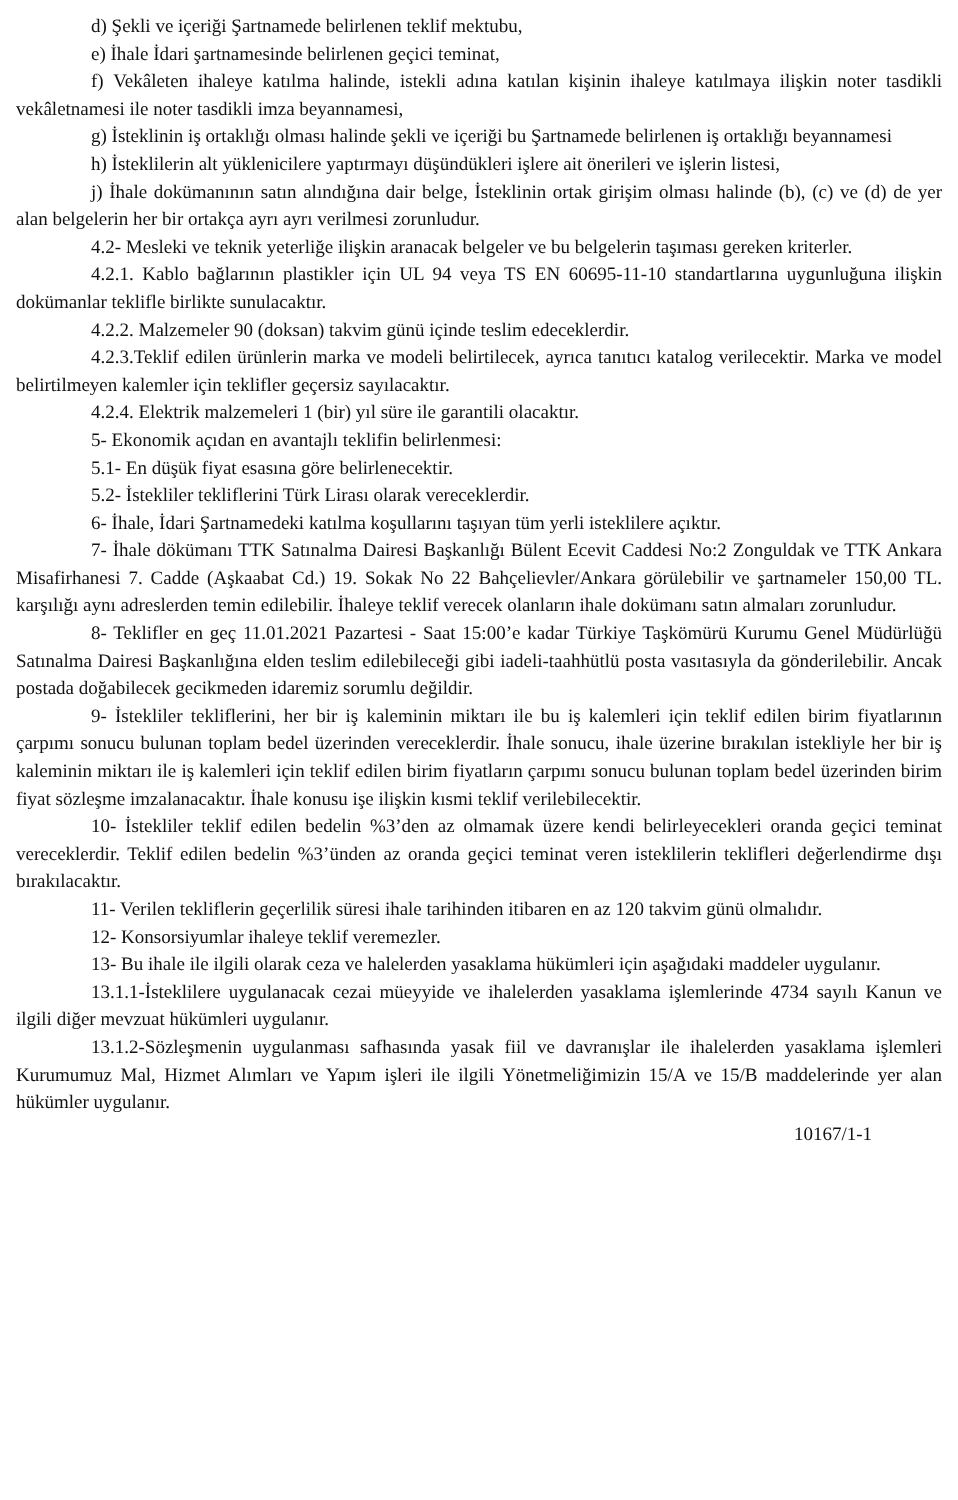d) Şekli ve içeriği Şartnamede belirlenen teklif mektubu,
e) İhale İdari şartnamesinde belirlenen geçici teminat,
f) Vekâleten ihaleye katılma halinde, istekli adına katılan kişinin ihaleye katılmaya ilişkin noter tasdikli vekâletnamesi ile noter tasdikli imza beyannamesi,
g) İsteklinin iş ortaklığı olması halinde şekli ve içeriği bu Şartnamede belirlenen iş ortaklığı beyannamesi
h) İsteklilerin alt yüklenicilere yaptırmayı düşündükleri işlere ait önerileri ve işlerin listesi,
j) İhale dokümanının satın alındığına dair belge, İsteklinin ortak girişim olması halinde (b), (c) ve (d) de yer alan belgelerin her bir ortakça ayrı ayrı verilmesi zorunludur.
4.2- Mesleki ve teknik yeterliğe ilişkin aranacak belgeler ve bu belgelerin taşıması gereken kriterler.
4.2.1. Kablo bağlarının plastikler için UL 94 veya TS EN 60695-11-10 standartlarına uygunluğuna ilişkin dokümanlar teklifle birlikte sunulacaktır.
4.2.2. Malzemeler 90 (doksan) takvim günü içinde teslim edeceklerdir.
4.2.3.Teklif edilen ürünlerin marka ve modeli belirtilecek, ayrıca tanıtıcı katalog verilecektir. Marka ve model belirtilmeyen kalemler için teklifler geçersiz sayılacaktır.
4.2.4. Elektrik malzemeleri 1 (bir) yıl süre ile garantili olacaktır.
5- Ekonomik açıdan en avantajlı teklifin belirlenmesi:
5.1- En düşük fiyat esasına göre belirlenecektir.
5.2- İstekliler tekliflerini Türk Lirası olarak vereceklerdir.
6- İhale, İdari Şartnamedeki katılma koşullarını taşıyan tüm yerli isteklilere açıktır.
7- İhale dökümanı TTK Satınalma Dairesi Başkanlığı Bülent Ecevit Caddesi No:2 Zonguldak ve TTK Ankara Misafirhanesi 7. Cadde (Aşkaabat Cd.) 19. Sokak No 22 Bahçelievler/Ankara görülebilir ve şartnameler 150,00 TL. karşılığı aynı adreslerden temin edilebilir. İhaleye teklif verecek olanların ihale dokümanı satın almaları zorunludur.
8- Teklifler en geç 11.01.2021 Pazartesi - Saat 15:00’e kadar Türkiye Taşkömürü Kurumu Genel Müdürlüğü Satınalma Dairesi Başkanlığına elden teslim edilebileceği gibi iadeli-taahhütlü posta vasıtasıyla da gönderilebilir. Ancak postada doğabilecek gecikmeden idaremiz sorumlu değildir.
9- İstekliler tekliflerini, her bir iş kaleminin miktarı ile bu iş kalemleri için teklif edilen birim fiyatlarının çarpımı sonucu bulunan toplam bedel üzerinden vereceklerdir. İhale sonucu, ihale üzerine bırakılan istekliyle her bir iş kaleminin miktarı ile iş kalemleri için teklif edilen birim fiyatların çarpımı sonucu bulunan toplam bedel üzerinden birim fiyat sözleşme imzalanacaktır. İhale konusu işe ilişkin kısmi teklif verilebilecektir.
10- İstekliler teklif edilen bedelin %3’den az olmamak üzere kendi belirleyecekleri oranda geçici teminat vereceklerdir. Teklif edilen bedelin %3’ünden az oranda geçici teminat veren isteklilerin teklifleri değerlendirme dışı bırakılacaktır.
11- Verilen tekliflerin geçerlilik süresi ihale tarihinden itibaren en az 120 takvim günü olmalıdır.
12- Konsorsiyumlar ihaleye teklif veremezler.
13- Bu ihale ile ilgili olarak ceza ve halelerden yasaklama hükümleri için aşağıdaki maddeler uygulanır.
13.1.1-İsteklilere uygulanacak cezai müeyyide ve ihalelerden yasaklama işlemlerinde 4734 sayılı Kanun ve ilgili diğer mevzuat hükümleri uygulanır.
13.1.2-Sözleşmenin uygulanması safhasında yasak fiil ve davranışlar ile ihalelerden yasaklama işlemleri Kurumumuz Mal, Hizmet Alımları ve Yapım işleri ile ilgili Yönetmeliğimizin 15/A ve 15/B maddelerinde yer alan hükümler uygulanır.
10167/1-1